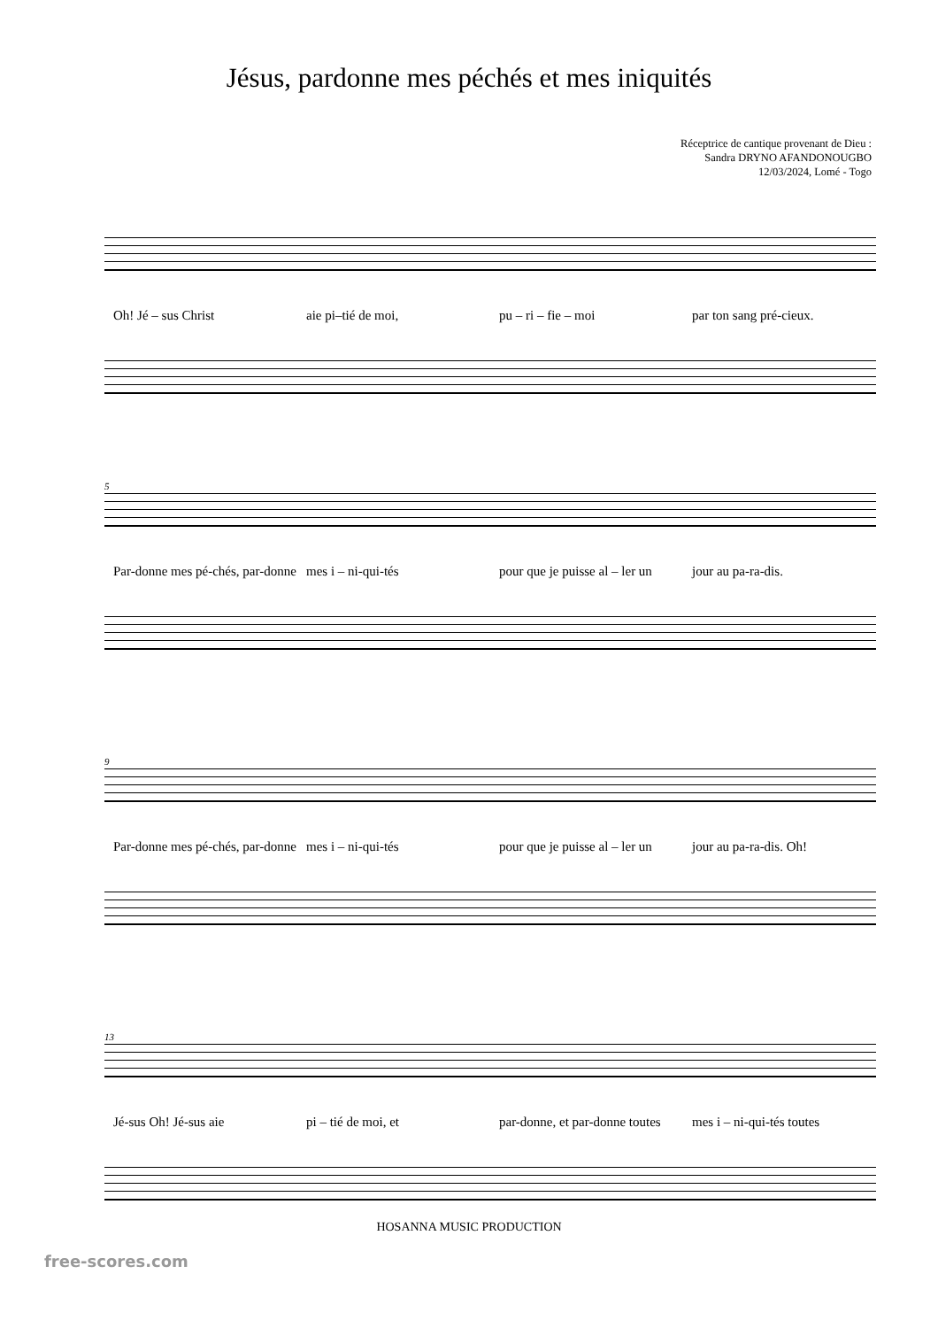Jésus, pardonne mes péchés et mes iniquités
Réceptrice de cantique provenant de Dieu :
Sandra DRYNO AFANDONOUGBO
12/03/2024, Lomé - Togo
Oh! Jé – sus Christ aie pi–tié de moi, pu – ri – fie – moi par ton sang pré-cieux.
5
Par-donne mes pé-chés, par-donne mes i – ni-qui-tés pour que je puisse al – ler un jour au pa-ra-dis.
9
Par-donne mes pé-chés, par-donne mes i – ni-qui-tés pour que je puisse al – ler un jour au pa-ra-dis. Oh!
13
Jé-sus Oh! Jé-sus aie pi – tié de moi, et par-donne, et par-donne toutes mes i – ni-qui-tés toutes
HOSANNA MUSIC PRODUCTION
free-scores.com